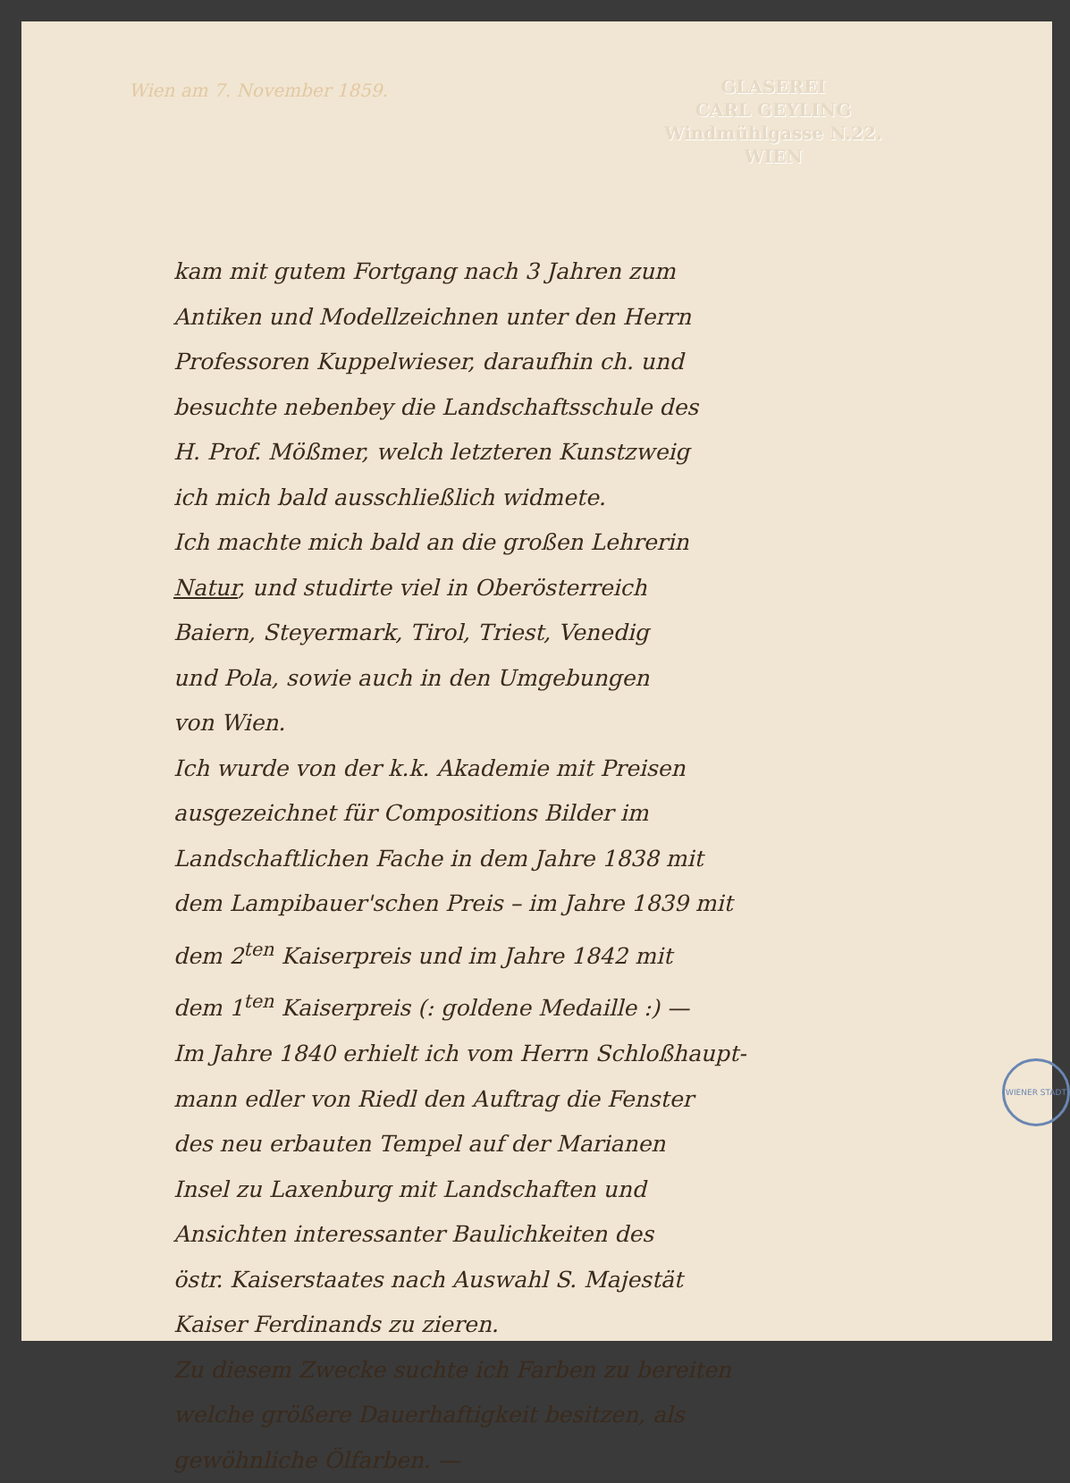GLASEREI
CARL GEYLING
Windmühlgasse N.22.
WIEN
Wien am 7. November 1859.
kam mit gutem Fortgang nach 3 Jahren zum
Antiken und Modellzeichnen unter den Herrn
Professoren Kuppelwieser, daraufhin ch. und
besuchte nebenbey die Landschaftsschule des
H. Prof. Mößmer, welch letzteren Kunstzweig
ich mich bald ausschließlich widmete.
Ich machte mich bald an die großen Lehrerin
Natur, und studirte viel in Oberösterreich
Baiern, Steyermark, Tirol, Triest, Venedig
und Pola, sowie auch in den Umgebungen
von Wien.
Ich wurde von der k.k. Akademie mit Preisen
ausgezeichnet für Compositions Bilder im
Landschaftlichen Fache in dem Jahre 1838 mit
dem Lampibauer'schen Preis – im Jahre 1839 mit
dem 2<sup>ten</sup> Kaiserpreis und im Jahre 1842 mit
dem 1<sup>ten</sup> Kaiserpreis (: goldene Medaille :) —
Im Jahre 1840 erhielt ich vom Herrn Schloßhaupt-
mann edler von Riedl den Auftrag die Fenster
des neu erbauten Tempel auf der Marianen
Insel zu Laxenburg mit Landschaften und
Ansichten interessanter Baulichkeiten des
östr. Kaiserstaates nach Auswahl S. Majestät
Kaiser Ferdinands zu zieren.
Zu diesem Zwecke suchte ich Farben zu bereiten
welche größere Dauerhaftigkeit besitzen, als
gewöhnliche Ölfarben. —
WIENER STADT